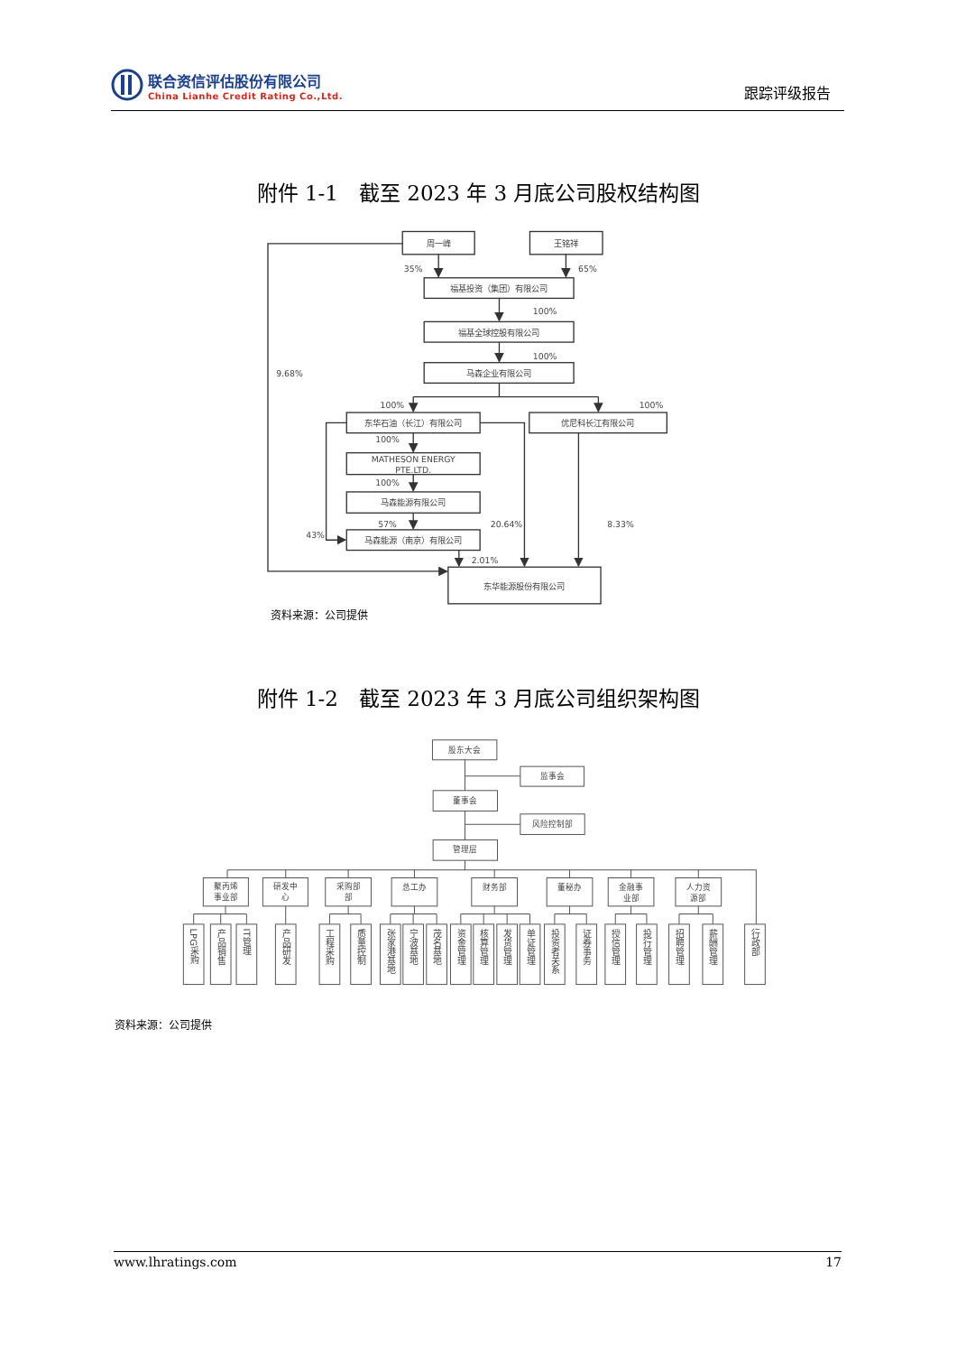联合资信评估股份有限公司
China Lianhe Credit Rating Co.,Ltd.
跟踪评级报告
附件 1-1　截至 2023 年 3 月底公司股权结构图
周一峰
王铭祥
福基投资（集团）有限公司
福基全球控股有限公司
马森企业有限公司
东华石油（长江）有限公司
优尼科长江有限公司
MATHESON ENERGY
PTE.LTD.
马森能源有限公司
马森能源（南京）有限公司
东华能源股份有限公司
35%
65%
100%
100%
9.68%
100%
100%
100%
100%
57%
43%
20.64%
8.33%
2.01%
资料来源：公司提供
附件 1-2　截至 2023 年 3 月底公司组织架构图
股东大会
监事会
董事会
风险控制部
管理层
聚丙烯
事业部
研发中
心
采购部
部
总工办
财务部
董秘办
金融事
业部
人力资
源部
LPG采购
产品销售
IT管理
产品研发
工程采购
质量控制
张家港基地
宁波基地
茂名基地
资金管理
核算管理
发货管理
单证管理
投资者关系
证券事务
授信管理
投行管理
招聘管理
薪酬管理
行政部
资料来源：公司提供
www.lhratings.com 17